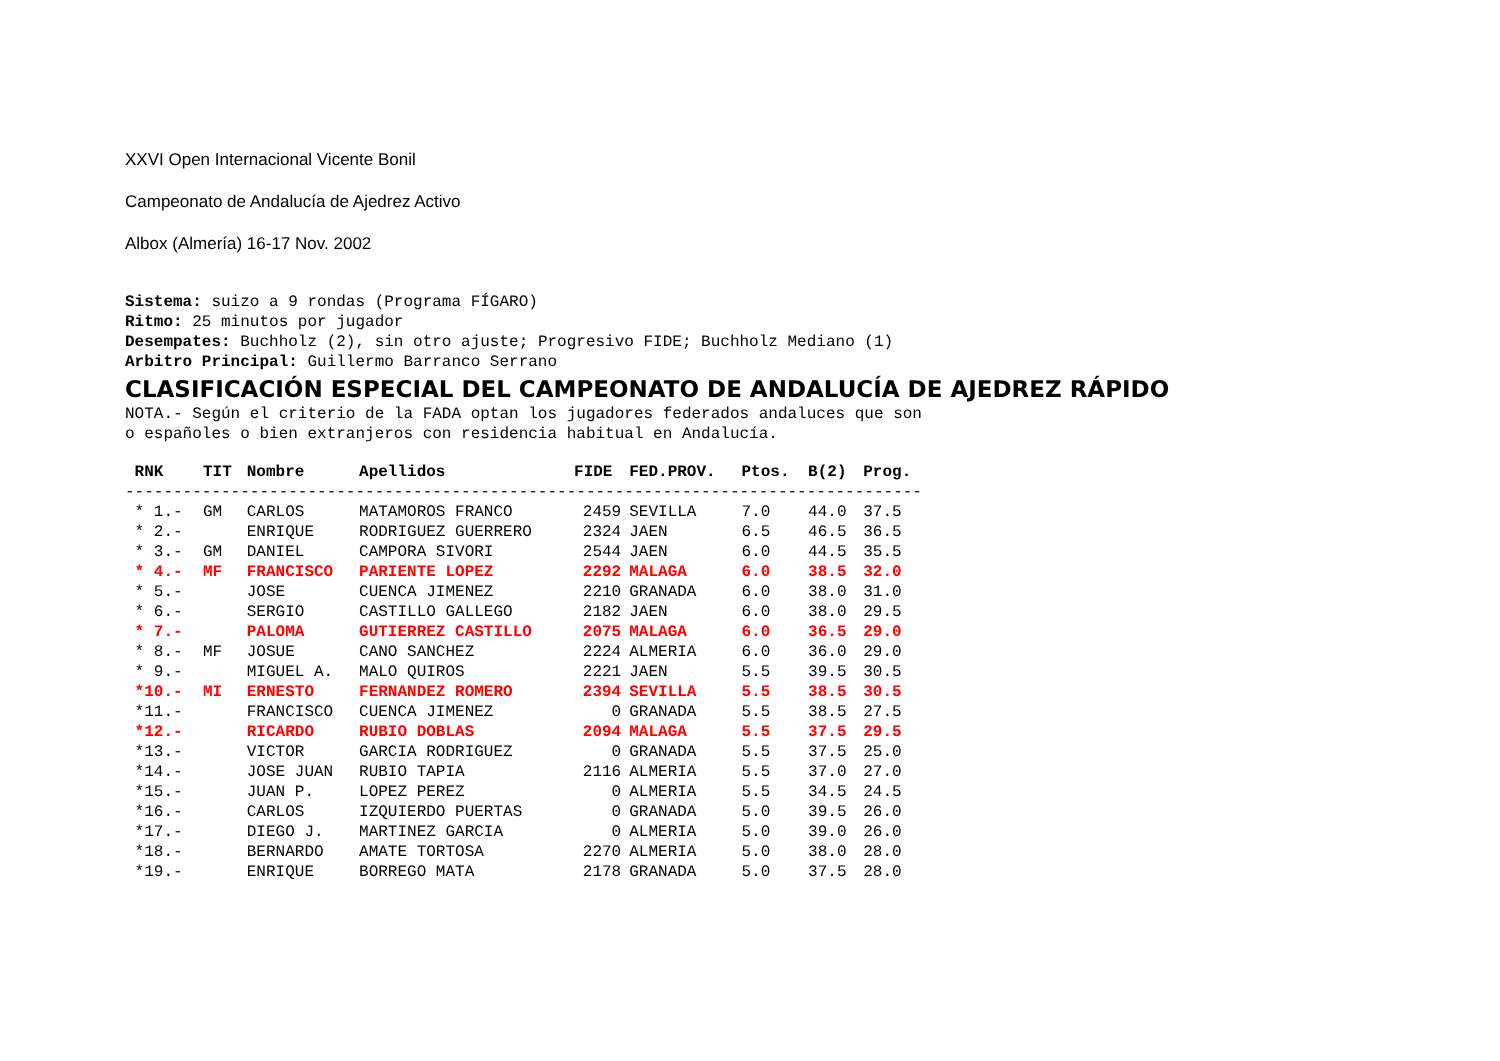XXVI Open Internacional Vicente Bonil
Campeonato de Andalucía de Ajedrez Activo
Albox (Almería) 16-17 Nov. 2002
Sistema: suizo a 9 rondas (Programa FÍGARO)
Ritmo: 25 minutos por jugador
Desempates: Buchholz (2), sin otro ajuste; Progresivo FIDE; Buchholz Mediano (1)
Arbitro Principal: Guillermo Barranco Serrano
CLASIFICACIÓN ESPECIAL DEL CAMPEONATO DE ANDALUCÍA DE AJEDREZ RÁPIDO
NOTA.- Según el criterio de la FADA optan los jugadores federados andaluces que son
o españoles o bien extranjeros con residencia habitual en Andalucía.
| RNK | TIT | Nombre | Apellidos | FIDE | FED.PROV. | Ptos. | B(2) | Prog. |
| --- | --- | --- | --- | --- | --- | --- | --- | --- |
| ----------------------------------------------------------------------------------- | | | | | | | | |
| * 1.- | GM | CARLOS | MATAMOROS FRANCO | 2459 | SEVILLA | 7.0 | 44.0 | 37.5 |
| * 2.- | | ENRIQUE | RODRIGUEZ GUERRERO | 2324 | JAEN | 6.5 | 46.5 | 36.5 |
| * 3.- | GM | DANIEL | CAMPORA SIVORI | 2544 | JAEN | 6.0 | 44.5 | 35.5 |
| * 4.- | MF | FRANCISCO | PARIENTE LOPEZ | 2292 | MALAGA | 6.0 | 38.5 | 32.0 |
| * 5.- | | JOSE | CUENCA JIMENEZ | 2210 | GRANADA | 6.0 | 38.0 | 31.0 |
| * 6.- | | SERGIO | CASTILLO GALLEGO | 2182 | JAEN | 6.0 | 38.0 | 29.5 |
| * 7.- | | PALOMA | GUTIERREZ CASTILLO | 2075 | MALAGA | 6.0 | 36.5 | 29.0 |
| * 8.- | MF | JOSUE | CANO SANCHEZ | 2224 | ALMERIA | 6.0 | 36.0 | 29.0 |
| * 9.- | | MIGUEL A. | MALO QUIROS | 2221 | JAEN | 5.5 | 39.5 | 30.5 |
| *10.- | MI | ERNESTO | FERNANDEZ ROMERO | 2394 | SEVILLA | 5.5 | 38.5 | 30.5 |
| *11.- | | FRANCISCO | CUENCA JIMENEZ | 0 | GRANADA | 5.5 | 38.5 | 27.5 |
| *12.- | | RICARDO | RUBIO DOBLAS | 2094 | MALAGA | 5.5 | 37.5 | 29.5 |
| *13.- | | VICTOR | GARCIA RODRIGUEZ | 0 | GRANADA | 5.5 | 37.5 | 25.0 |
| *14.- | | JOSE JUAN | RUBIO TAPIA | 2116 | ALMERIA | 5.5 | 37.0 | 27.0 |
| *15.- | | JUAN P. | LOPEZ PEREZ | 0 | ALMERIA | 5.5 | 34.5 | 24.5 |
| *16.- | | CARLOS | IZQUIERDO PUERTAS | 0 | GRANADA | 5.0 | 39.5 | 26.0 |
| *17.- | | DIEGO J. | MARTINEZ GARCIA | 0 | ALMERIA | 5.0 | 39.0 | 26.0 |
| *18.- | | BERNARDO | AMATE TORTOSA | 2270 | ALMERIA | 5.0 | 38.0 | 28.0 |
| *19.- | | ENRIQUE | BORREGO MATA | 2178 | GRANADA | 5.0 | 37.5 | 28.0 |